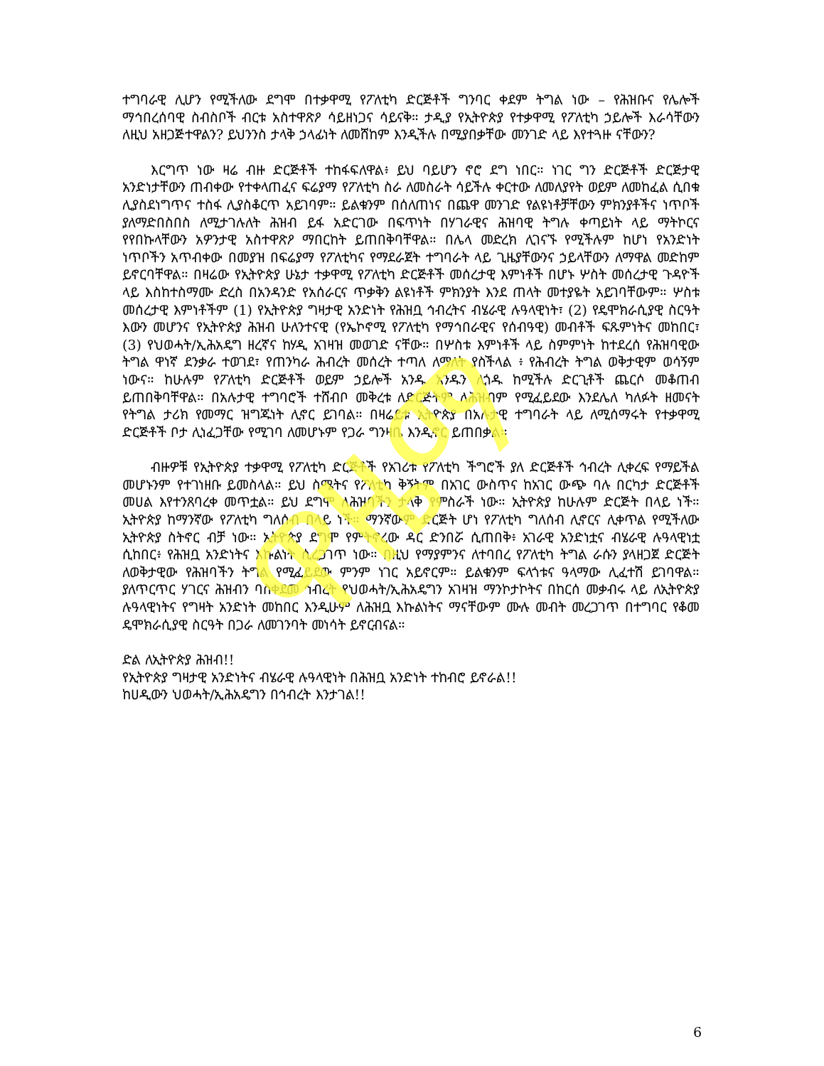ዋዜማ
ተግባራዊ ሊሆን የሚችለው ደግሞ በተቃዋሚ የፖለቲካ ድርጅቶች ግንባር ቀደም ትግል ነው – የሕዝቡና የሌሎች ማኅበረሰባዊ ስብስቦች ብርቱ አስተዋጽዖ ሳይዘነጋና ሳይናቅ። ታዲያ የኢትዮጵያ የተቃዋሚ የፖለቲካ ኃይሎች እራሳቸውን ለዚህ አዘጋጅተዋልን? ይህንንስ ታላቅ ኃላፊነት ለመሸከም እንዲችሉ በሚያበቃቸው መንገድ ላይ እየተጓዙ ናቸውን?
እርግጥ ነው ዛሬ ብዙ ድርጅቶች ተከፋፍለዋል፥ ይህ ባይሆን ኖሮ ደግ ነበር። ነገር ግን ድርጅቶች ድርጅታዊ አንድነታቸውን ጠብቀው የተቀላጠፈና ፍሬያማ የፖለቲካ ስራ ለመስራት ሳይችሉ ቀርተው ለመለያየት ወይም ለመከፈል ሲበቁ ሊያስደነግጥና ተስፋ ሊያስቆርጥ አይገባም። ይልቁንም በሰለጠነና በጨዋ መንገድ የልዩነቶቻቸውን ምክንያቶችና ነጥቦች ያለማድበስበስ ለሚታገሉለት ሕዝብ ይፋ አድርገው በፍጥነት በሃገራዊና ሕዝባዊ ትግሉ ቀጣይነት ላይ ማትኮርና የየበኩላቸውን አዎንታዊ አስተዋጽዖ ማበርከት ይጠበቅባቸዋል። በሌላ መድረክ ሊገናኙ የሚችሉም ከሆነ የአንድነት ነጥቦችን አጥብቀው በመያዝ በፍሬያማ የፖለቲካና የማደራጀት ተግባራት ላይ ጊዜያቸውንና ኃይላቸውን ለማዋል መድከም ይኖርባቸዋል። በዛሬው የኢትዮጵያ ሁኔታ ተቃዋሚ የፖለቲካ ድርጅቶች መሰረታዊ እምነቶች በሆኑ ሦስት መሰረታዊ ጉዳዮች ላይ እስከተስማሙ ድረስ በአንዳንድ የአሰራርና ጥቃቅን ልዩነቶች ምክንያት እንደ ጠላት መተያዬት አይገባቸውም። ሦስቱ መሰረታዊ እምነቶችም (1) የኢትዮጵያ ግዛታዊ አንድነት የሕዝቧ ኅብረትና ብሄራዊ ሉዓላዊነት፣ (2) የዴሞክራሲያዊ ስርዓት እውን መሆንና የኢትዮጵያ ሕዝብ ሁለንተናዊ (የኤኮኖሚ የፖለቲካ የማኅበራዊና የሰብዓዊ) መብቶች ፍጹምነትና መከበር፣ (3) የህወሓት/ኢሕአዴግ ዘረኛና ከሃዲ አገዛዝ መወገድ ናቸው። በሦስቱ እምነቶች ላይ ስምምነት ከተደረሰ የሕዝባዊው ትግል ዋነኛ ደንቃራ ተወገደ፣ የጠንካራ ሕብረት መሰረት ተጣለ ለማለት ያስችላል ፥ የሕብረት ትግል ወቅታዊም ወሳኝም ነውና። ከሁሉም የፖለቲካ ድርጅቶች ወይም ኃይሎች አንዱ አንዱን ሊጎዱ ከሚችሉ ድርጊቶች ጨርሶ መቆጠብ ይጠበቅባቸዋል። በአሉታዊ ተግባሮች ተሸብቦ መቅረቱ ለድርጅትም ለሕዝብም የሚፈይደው እንደሌለ ካለፉት ዘመናት የትግል ታሪክ የመማር ዝግጁነት ሊኖር ይገባል። በዛሬይቱ ኢትዮጵያ በአሉታዊ ተግባራት ላይ ለሚሰማሩት የተቃዋሚ ድርጅቶች ቦታ ሊነፈጋቸው የሚገባ ለመሆኑም የጋራ ግንዛቤ እንዲኖር ይጠበቃል።
ብዙዎቹ የኢትዮጵያ ተቃዋሚ የፖለቲካ ድርጅቶች የአገሪቱ የፖለቲካ ችግሮች ያለ ድርጅቶች ኅብረት ሊቀረፍ የማይችል መሆኑንም የተገነዘቡ ይመስላል። ይህ ስሜትና የፖለቲካ ቅኝትም በአገር ውስጥና ከአገር ውጭ ባሉ በርካታ ድርጅቶች መሀል እየተንጸባረቀ መጥቷል። ይህ ደግሞ ለሕዝባችን ታላቅ የምስራች ነው። ኢትዮጵያ ከሁሉም ድርጅት በላይ ነች። ኢትዮጵያ ከማንኛው የፖለቲካ ግለሰብ በላይ ነች። ማንኛውም ድርጅት ሆነ የፖለቲካ ግለሰብ ሊኖርና ሊቀጥል የሚችለው ኢትዮጵያ ስትኖር ብቻ ነው። ኢትዮጵያ ደግሞ የምትኖረው ዳር ድንበሯ ሲጠበቅ፥ አገራዊ አንድነቷና ብሄራዊ ሉዓላዊነቷ ሲከበር፥ የሕዝቧ አንድነትና እኩልነት ሲረጋገጥ ነው። በዚህ የማያምንና ለተባበረ የፖለቲካ ትግል ራሱን ያላዘጋጀ ድርጅት ለወቅታዊው የሕዝባችን ትግል የሚፈይደው ምንም ነገር አይኖርም። ይልቁንም ፍላጎቱና ዓላማው ሊፈተሽ ይገባዋል። ያለጥርጥር ሃገርና ሕዝብን ባስቀደመ ኅብረት የህወሓት/ኢሕአዴግን አገዛዝ ማንኮታኮትና በከርሰ መቃብሩ ላይ ለኢትዮጵያ ሉዓላዊነትና የግዛት አንድነት መከበር እንዲሁም ለሕዝቧ እኩልነትና ማናቸውም ሙሉ መብት መረጋገጥ በተግባር የቆመ ዴሞክራሲያዊ ስርዓት በጋራ ለመገንባት መነሳት ይኖርብናል።
ድል ለኢትዮጵያ ሕዝብ!!
የኢትዮጵያ ግዛታዊ አንድነትና ብሄራዊ ሉዓላዊነት በሕዝቧ አንድነት ተከብሮ ይኖራል!!
ከሀዲውን ህወሓት/ኢሕአዴግን በኅብረት እንታገል!!
6